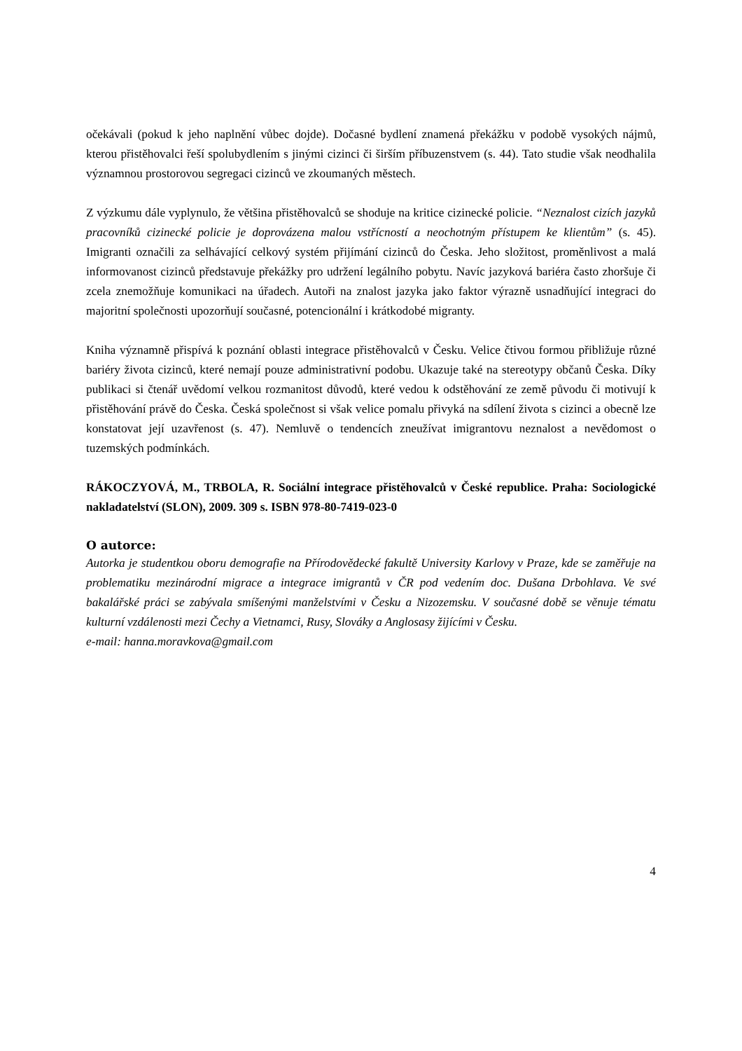očekávali (pokud k jeho naplnění vůbec dojde). Dočasné bydlení znamená překážku v podobě vysokých nájmů, kterou přistěhovalci řeší spolubydlením s jinými cizinci či širším příbuzenstvem (s. 44). Tato studie však neodhalila významnou prostorovou segregaci cizinců ve zkoumaných městech.
Z výzkumu dále vyplynulo, že většina přistěhovalců se shoduje na kritice cizinecké policie. “Neznalost cizích jazyků pracovníků cizinecké policie je doprovázena malou vstřícností a neochotným přístupem ke klientům” (s. 45). Imigranti označili za selhávající celkový systém přijímání cizinců do Česka. Jeho složitost, proměnlivost a malá informovanost cizinců představuje překážky pro udržení legálního pobytu. Navíc jazyková bariéra často zhoršuje či zcela znemožňuje komunikaci na úřadech. Autoři na znalost jazyka jako faktor výrazně usnadňující integraci do majoritní společnosti upozorňují současné, potencionální i krátkodobé migranty.
Kniha významně přispívá k poznání oblasti integrace přistěhovalců v Česku. Velice čtivou formou přibližuje různé bariéry života cizinců, které nemají pouze administrativní podobu. Ukazuje také na stereotypy občanů Česka. Díky publikaci si čtenář uvědomí velkou rozmanitost důvodů, které vedou k odstěhování ze země původu či motivují k přistěhování právě do Česka. Česká společnost si však velice pomalu přivyká na sdílení života s cizinci a obecně lze konstatovat její uzavřenost (s. 47). Nemluvě o tendencích zneužívat imigrantovu neznalost a nevědomost o tuzemských podmínkách.
RÁKOCZYOVÁ, M., TRBOLA, R. Sociální integrace přistěhovalců v České republice. Praha: Sociologické nakladatelství (SLON), 2009. 309 s. ISBN 978-80-7419-023-0
O autorce:
Autorka je studentkou oboru demografie na Přírodovědecké fakultě University Karlovy v Praze, kde se zaměřuje na problematiku mezinárodní migrace a integrace imigrantů v ČR pod vedením doc. Dušana Drbohlava. Ve své bakalářské práci se zabývala smíšenými manželstvími v Česku a Nizozemsku. V současné době se věnuje tématu kulturní vzdálenosti mezi Čechy a Vietnamci, Rusy, Slováky a Anglosasy žijícími v Česku.
e-mail: hanna.moravkova@gmail.com
4